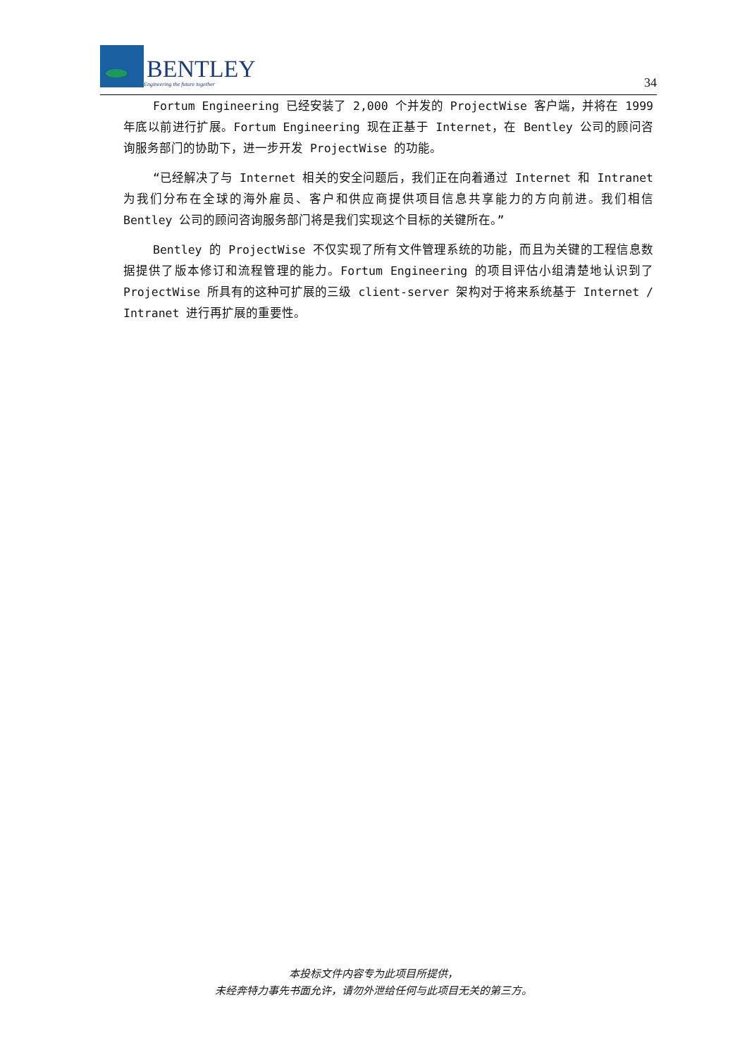BENTLEY
Engineering the future together
34
Fortum Engineering 已经安装了 2,000 个并发的 ProjectWise 客户端，并将在 1999 年底以前进行扩展。Fortum Engineering 现在正基于 Internet，在 Bentley 公司的顾问咨询服务部门的协助下，进一步开发 ProjectWise 的功能。
“已经解决了与 Internet 相关的安全问题后，我们正在向着通过 Internet 和 Intranet 为我们分布在全球的海外雇员、客户和供应商提供项目信息共享能力的方向前进。我们相信 Bentley 公司的顾问咨询服务部门将是我们实现这个目标的关键所在。”
Bentley 的 ProjectWise 不仅实现了所有文件管理系统的功能，而且为关键的工程信息数据提供了版本修订和流程管理的能力。Fortum Engineering 的项目评估小组清楚地认识到了 ProjectWise 所具有的这种可扩展的三级 client-server 架构对于将来系统基于 Internet / Intranet 进行再扩展的重要性。
本投标文件内容专为此项目所提供，
未经奔特力事先书面允许，请勿外泄给任何与此项目无关的第三方。